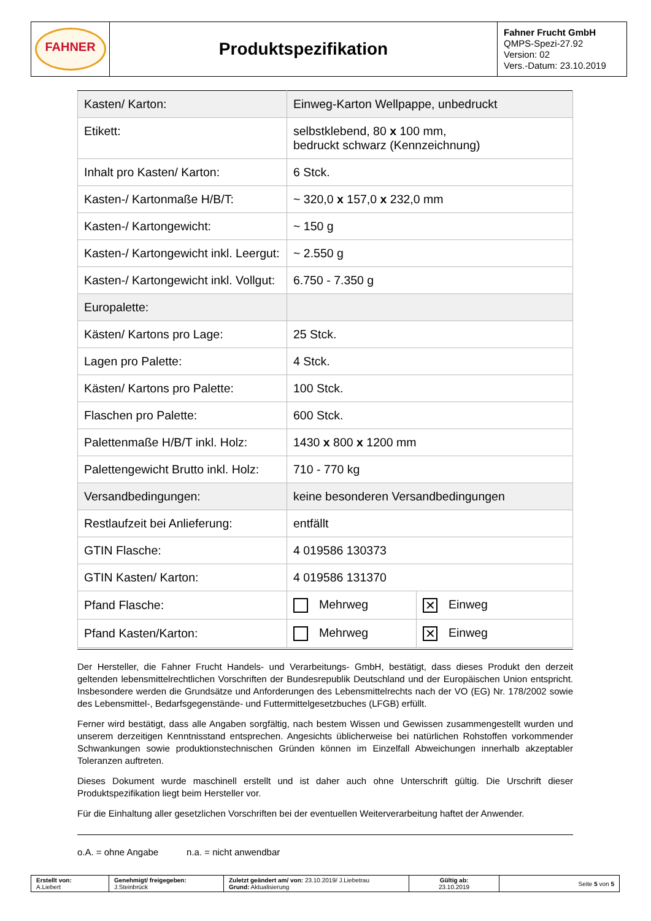| FAHNER | Produktspezifikation | Fahner Frucht GmbH QMPS-Spezi-27.92 Version: 02 Vers.-Datum: 23.10.2019 |
| Kasten/ Karton: | Einweg-Karton Wellpappe, unbedruckt | |
| Etikett: | selbstklebend, 80 x 100 mm, bedruckt schwarz (Kennzeichnung) | |
| Inhalt pro Kasten/ Karton: | 6 Stck. | |
| Kasten-/ Kartonmaße H/B/T: | ~ 320,0 x 157,0 x 232,0 mm | |
| Kasten-/ Kartongewicht: | ~ 150 g | |
| Kasten-/ Kartongewicht inkl. Leergut: | ~ 2.550 g | |
| Kasten-/ Kartongewicht inkl. Vollgut: | 6.750 - 7.350 g | |
| Europalette: | | |
| Kästen/ Kartons pro Lage: | 25 Stck. | |
| Lagen pro Palette: | 4 Stck. | |
| Kästen/ Kartons pro Palette: | 100 Stck. | |
| Flaschen pro Palette: | 600 Stck. | |
| Palettenmaße H/B/T inkl. Holz: | 1430 x 800 x 1200 mm | |
| Palettengewicht Brutto inkl. Holz: | 710 - 770 kg | |
| Versandbedingungen: | keine besonderen Versandbedingungen | |
| Restlaufzeit bei Anlieferung: | entfällt | |
| GTIN Flasche: | 4 019586 130373 | |
| GTIN Kasten/ Karton: | 4 019586 131370 | |
| Pfand Flasche: | Mehrweg | ✕ Einweg |
| Pfand Kasten/Karton: | Mehrweg | ✕ Einweg |
Der Hersteller, die Fahner Frucht Handels- und Verarbeitungs- GmbH, bestätigt, dass dieses Produkt den derzeit geltenden lebensmittelrechtlichen Vorschriften der Bundesrepublik Deutschland und der Europäischen Union entspricht. Insbesondere werden die Grundsätze und Anforderungen des Lebensmittelrechts nach der VO (EG) Nr. 178/2002 sowie des Lebensmittel-, Bedarfsgegenstände- und Futtermittelgesetzbuches (LFGB) erfüllt.
Ferner wird bestätigt, dass alle Angaben sorgfältig, nach bestem Wissen und Gewissen zusammengestellt wurden und unserem derzeitigen Kenntnisstand entsprechen. Angesichts üblicherweise bei natürlichen Rohstoffen vorkommender Schwankungen sowie produktionstechnischen Gründen können im Einzelfall Abweichungen innerhalb akzeptabler Toleranzen auftreten.
Dieses Dokument wurde maschinell erstellt und ist daher auch ohne Unterschrift gültig. Die Urschrift dieser Produktspezifikation liegt beim Hersteller vor.
Für die Einhaltung aller gesetzlichen Vorschriften bei der eventuellen Weiterverarbeitung haftet der Anwender.
o.A. = ohne Angabe n.a. = nicht anwendbar
| Erstellt von: A.Liebert | Genehmigt/ freigegeben: J.Steinbrück | Zuletzt geändert am/ von: 23.10.2019/ J.Liebetrau Grund: Aktualisierung | Gültig ab: 23.10.2019 | Seite 5 von 5 |